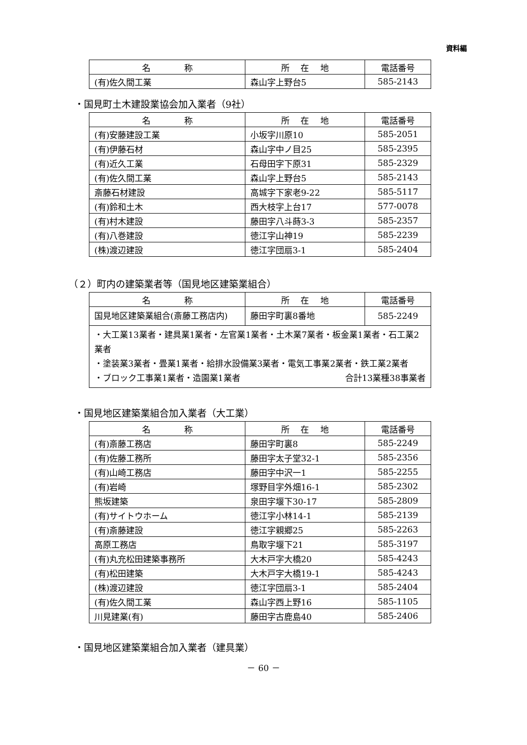資料編
| 名 称 | 所 在 地 | 電話番号 |
| --- | --- | --- |
| (有)佐久間工業 | 森山字上野台5 | 585-2143 |
・国見町土木建設業協会加入業者（9社）
| 名 称 | 所 在 地 | 電話番号 |
| --- | --- | --- |
| (有)安藤建設工業 | 小坂字川原10 | 585-2051 |
| (有)伊藤石材 | 森山字中ノ目25 | 585-2395 |
| (有)近久工業 | 石母田字下原31 | 585-2329 |
| (有)佐久間工業 | 森山字上野台5 | 585-2143 |
| 斎藤石材建設 | 高城字下家老9-22 | 585-5117 |
| (有)鈴和土木 | 西大枝字上台17 | 577-0078 |
| (有)村木建設 | 藤田字八斗蒔3-3 | 585-2357 |
| (有)八巻建設 | 徳江字山神19 | 585-2239 |
| (株)渡辺建設 | 徳江字団扇3-1 | 585-2404 |
（２）町内の建築業者等（国見地区建築業組合）
| 名 称 | 所 在 地 | 電話番号 |
| --- | --- | --- |
| 国見地区建築業組合(斎藤工務店内) | 藤田字町裏8番地 | 585-2249 |
| ・大工業13業者・建具業1業者・左官業1業者・土木業7業者・板金業1業者・石工業2業者 ・塗装業3業者・畳業1業者・給排水設備業3業者・電気工事業2業者・鉄工業2業者 ・ブロック工事業1業者・造園業1業者 合計13業種38事業者 | | |
・国見地区建築業組合加入業者（大工業）
| 名 称 | 所 在 地 | 電話番号 |
| --- | --- | --- |
| (有)斎藤工務店 | 藤田字町裏8 | 585-2249 |
| (有)佐藤工務所 | 藤田字太子堂32-1 | 585-2356 |
| (有)山崎工務店 | 藤田字中沢一1 | 585-2255 |
| (有)岩崎 | 塚野目字外畑16-1 | 585-2302 |
| 熊坂建築 | 泉田字堰下30-17 | 585-2809 |
| (有)サイトウホーム | 徳江字小林14-1 | 585-2139 |
| (有)斎藤建設 | 徳江字親郷25 | 585-2263 |
| 高原工務店 | 鳥取字堰下21 | 585-3197 |
| (有)丸充松田建築事務所 | 大木戸字大橋20 | 585-4243 |
| (有)松田建築 | 大木戸字大橋19-1 | 585-4243 |
| (株)渡辺建設 | 徳江字団扇3-1 | 585-2404 |
| (有)佐久間工業 | 森山字西上野16 | 585-1105 |
| 川見建業(有) | 藤田字古鹿島40 | 585-2406 |
・国見地区建築業組合加入業者（建具業）
－ 60 －